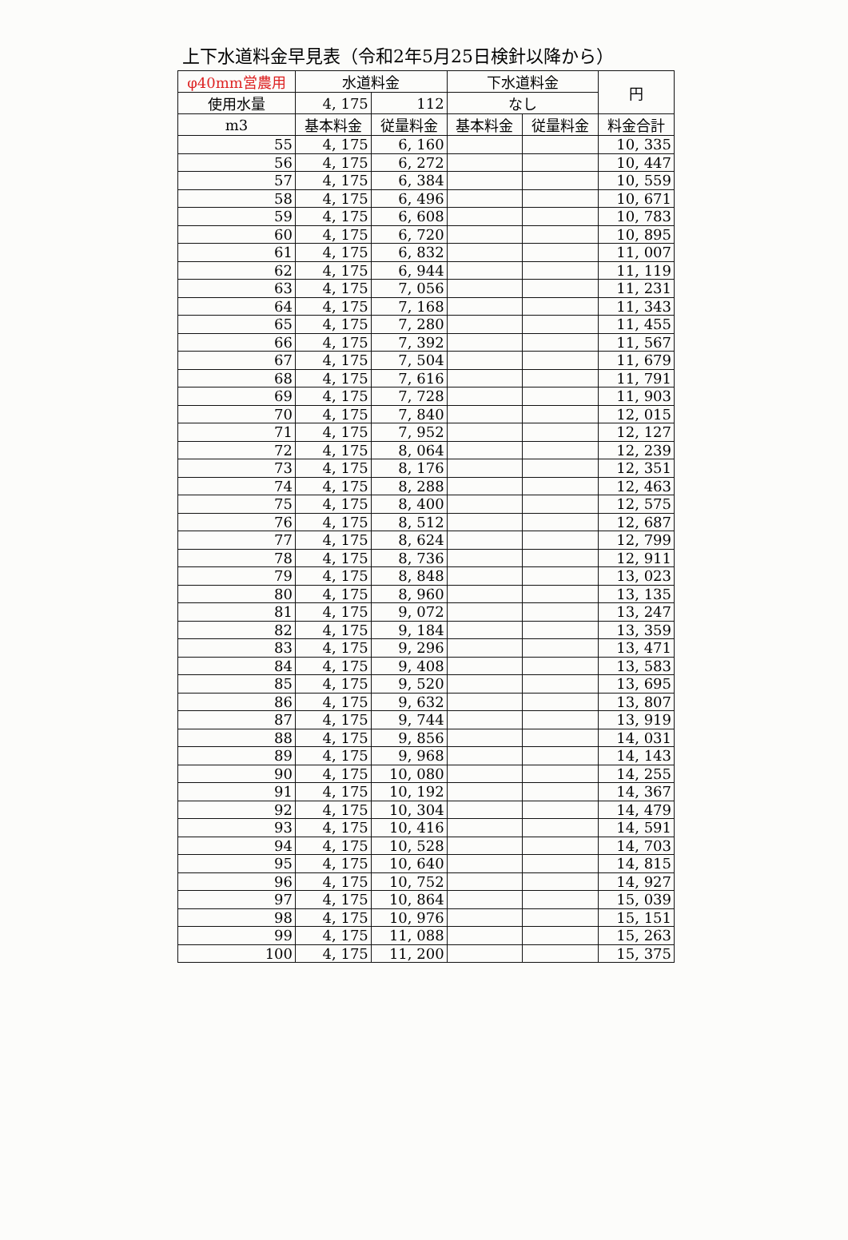上下水道料金早見表（令和2年5月25日検針以降から）
| φ40mm営農用 | 水道料金 | | 下水道料金 | | 円 |
| --- | --- | --- | --- | --- | --- |
| 使用水量 | 4, 175 | 112 | なし | | |
| m3 | 基本料金 | 従量料金 | 基本料金 | 従量料金 | 料金合計 |
| 55 | 4, 175 | 6, 160 | | | 10, 335 |
| 56 | 4, 175 | 6, 272 | | | 10, 447 |
| 57 | 4, 175 | 6, 384 | | | 10, 559 |
| 58 | 4, 175 | 6, 496 | | | 10, 671 |
| 59 | 4, 175 | 6, 608 | | | 10, 783 |
| 60 | 4, 175 | 6, 720 | | | 10, 895 |
| 61 | 4, 175 | 6, 832 | | | 11, 007 |
| 62 | 4, 175 | 6, 944 | | | 11, 119 |
| 63 | 4, 175 | 7, 056 | | | 11, 231 |
| 64 | 4, 175 | 7, 168 | | | 11, 343 |
| 65 | 4, 175 | 7, 280 | | | 11, 455 |
| 66 | 4, 175 | 7, 392 | | | 11, 567 |
| 67 | 4, 175 | 7, 504 | | | 11, 679 |
| 68 | 4, 175 | 7, 616 | | | 11, 791 |
| 69 | 4, 175 | 7, 728 | | | 11, 903 |
| 70 | 4, 175 | 7, 840 | | | 12, 015 |
| 71 | 4, 175 | 7, 952 | | | 12, 127 |
| 72 | 4, 175 | 8, 064 | | | 12, 239 |
| 73 | 4, 175 | 8, 176 | | | 12, 351 |
| 74 | 4, 175 | 8, 288 | | | 12, 463 |
| 75 | 4, 175 | 8, 400 | | | 12, 575 |
| 76 | 4, 175 | 8, 512 | | | 12, 687 |
| 77 | 4, 175 | 8, 624 | | | 12, 799 |
| 78 | 4, 175 | 8, 736 | | | 12, 911 |
| 79 | 4, 175 | 8, 848 | | | 13, 023 |
| 80 | 4, 175 | 8, 960 | | | 13, 135 |
| 81 | 4, 175 | 9, 072 | | | 13, 247 |
| 82 | 4, 175 | 9, 184 | | | 13, 359 |
| 83 | 4, 175 | 9, 296 | | | 13, 471 |
| 84 | 4, 175 | 9, 408 | | | 13, 583 |
| 85 | 4, 175 | 9, 520 | | | 13, 695 |
| 86 | 4, 175 | 9, 632 | | | 13, 807 |
| 87 | 4, 175 | 9, 744 | | | 13, 919 |
| 88 | 4, 175 | 9, 856 | | | 14, 031 |
| 89 | 4, 175 | 9, 968 | | | 14, 143 |
| 90 | 4, 175 | 10, 080 | | | 14, 255 |
| 91 | 4, 175 | 10, 192 | | | 14, 367 |
| 92 | 4, 175 | 10, 304 | | | 14, 479 |
| 93 | 4, 175 | 10, 416 | | | 14, 591 |
| 94 | 4, 175 | 10, 528 | | | 14, 703 |
| 95 | 4, 175 | 10, 640 | | | 14, 815 |
| 96 | 4, 175 | 10, 752 | | | 14, 927 |
| 97 | 4, 175 | 10, 864 | | | 15, 039 |
| 98 | 4, 175 | 10, 976 | | | 15, 151 |
| 99 | 4, 175 | 11, 088 | | | 15, 263 |
| 100 | 4, 175 | 11, 200 | | | 15, 375 |